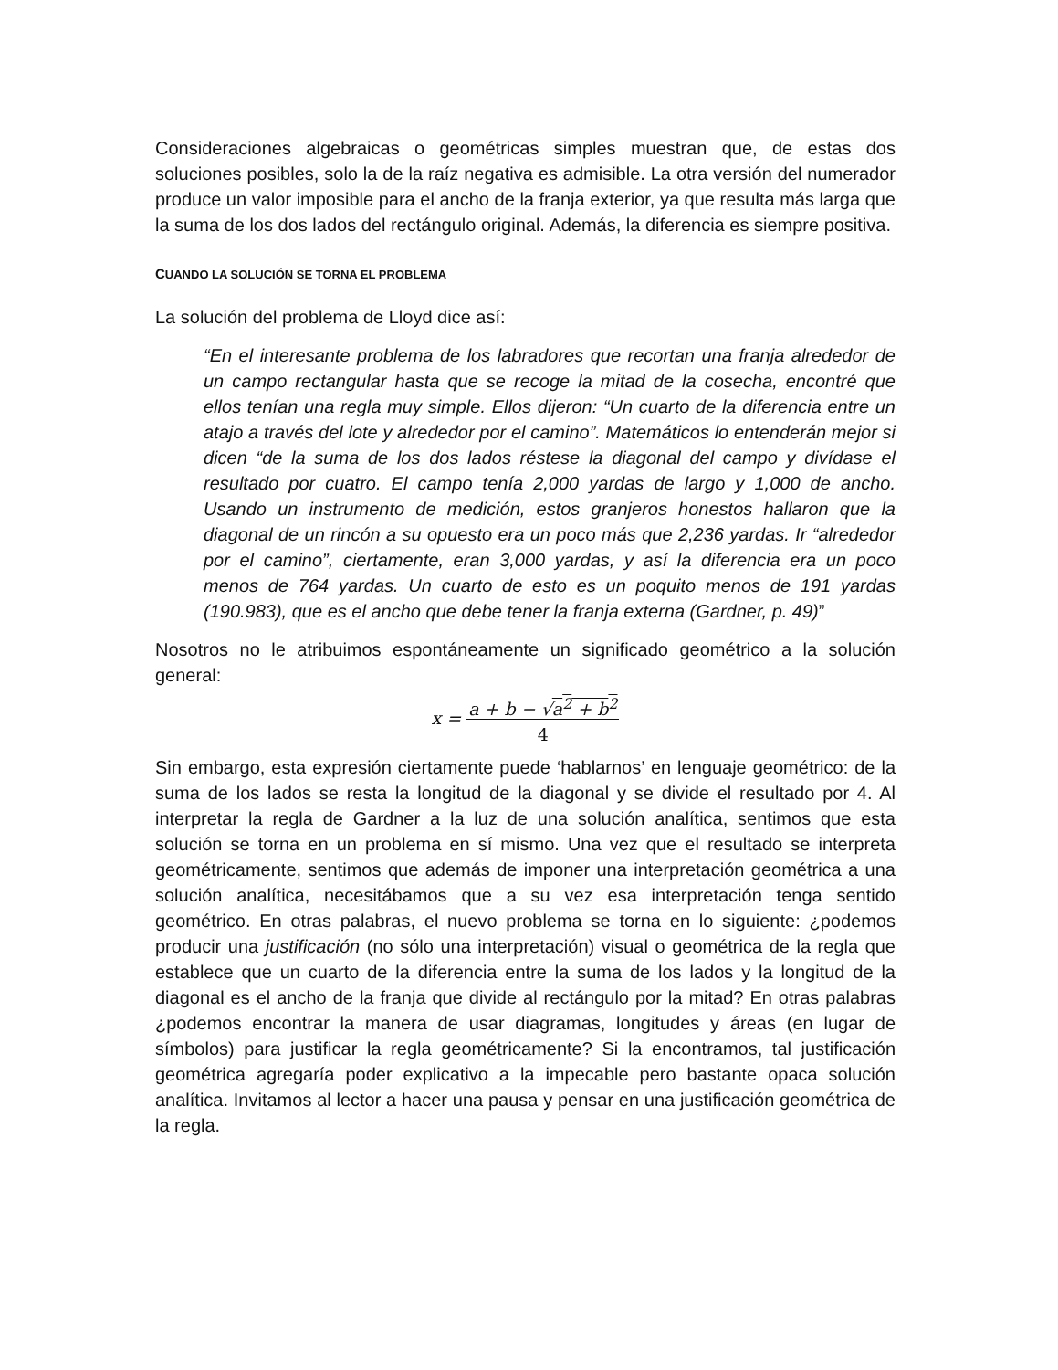Consideraciones algebraicas o geométricas simples muestran que, de estas dos soluciones posibles, solo la de la raíz negativa es admisible. La otra versión del numerador produce un valor imposible para el ancho de la franja exterior, ya que resulta más larga que la suma de los dos lados del rectángulo original. Además, la diferencia es siempre positiva.
CUANDO LA SOLUCIÓN SE TORNA EL PROBLEMA
La solución del problema de Lloyd dice así:
“En el interesante problema de los labradores que recortan una franja alrededor de un campo rectangular hasta que se recoge la mitad de la cosecha, encontré que ellos tenían una regla muy simple. Ellos dijeron: “Un cuarto de la diferencia entre un atajo a través del lote y alrededor por el camino”. Matemáticos lo entenderán mejor si dicen “de la suma de los dos lados réstese la diagonal del campo y divídase el resultado por cuatro. El campo tenía 2,000 yardas de largo y 1,000 de ancho. Usando un instrumento de medición, estos granjeros honestos hallaron que la diagonal de un rincón a su opuesto era un poco más que 2,236 yardas. Ir “alrededor por el camino”, ciertamente, eran 3,000 yardas, y así la diferencia era un poco menos de 764 yardas. Un cuarto de esto es un poquito menos de 191 yardas (190.983), que es el ancho que debe tener la franja externa (Gardner, p. 49)”
Nosotros no le atribuimos espontáneamente un significado geométrico a la solución general:
x = a + b − √a<sup>2</sup> + b<sup>2</sup>
4
Sin embargo, esta expresión ciertamente puede ‘hablarnos’ en lenguaje geométrico: de la suma de los lados se resta la longitud de la diagonal y se divide el resultado por 4. Al interpretar la regla de Gardner a la luz de una solución analítica, sentimos que esta solución se torna en un problema en sí mismo. Una vez que el resultado se interpreta geométricamente, sentimos que además de imponer una interpretación geométrica a una solución analítica, necesitábamos que a su vez esa interpretación tenga sentido geométrico. En otras palabras, el nuevo problema se torna en lo siguiente: ¿podemos producir una justificación (no sólo una interpretación) visual o geométrica de la regla que establece que un cuarto de la diferencia entre la suma de los lados y la longitud de la diagonal es el ancho de la franja que divide al rectángulo por la mitad? En otras palabras ¿podemos encontrar la manera de usar diagramas, longitudes y áreas (en lugar de símbolos) para justificar la regla geométricamente? Si la encontramos, tal justificación geométrica agregaría poder explicativo a la impecable pero bastante opaca solución analítica. Invitamos al lector a hacer una pausa y pensar en una justificación geométrica de la regla.